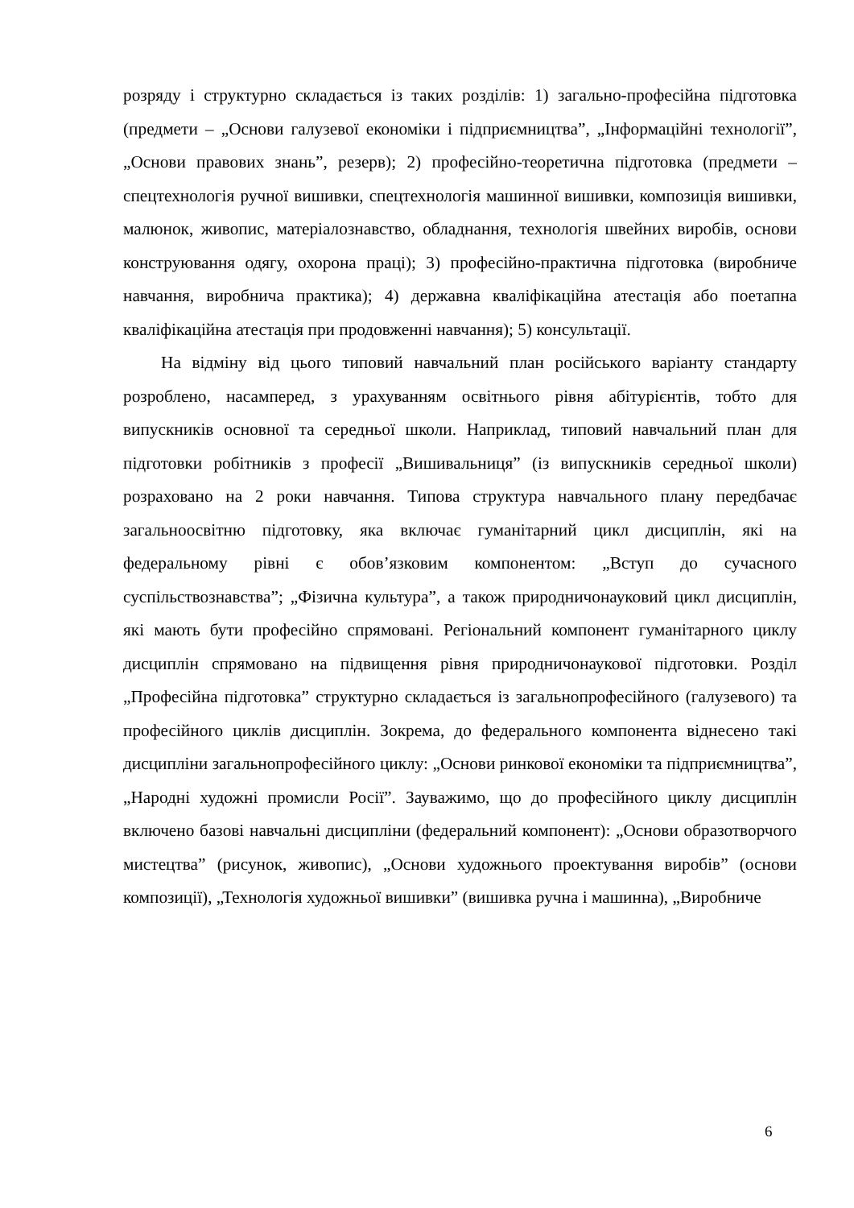розряду і структурно складається із таких розділів: 1) загально-професійна підготовка (предмети – „Основи галузевої економіки і підприємництва”, „Інформаційні технології”, „Основи правових знань”, резерв); 2) професійно-теоретична підготовка (предмети – спецтехнологія ручної вишивки, спецтехнологія машинної вишивки, композиція вишивки, малюнок, живопис, матеріалознавство, обладнання, технологія швейних виробів, основи конструювання одягу, охорона праці); 3) професійно-практична підготовка (виробниче навчання, виробнича практика); 4) державна кваліфікаційна атестація або поетапна кваліфікаційна атестація при продовженні навчання); 5) консультації.
На відміну від цього типовий навчальний план російського варіанту стандарту розроблено, насамперед, з урахуванням освітнього рівня абітурієнтів, тобто для випускників основної та середньої школи. Наприклад, типовий навчальний план для підготовки робітників з професії „Вишивальниця” (із випускників середньої школи) розраховано на 2 роки навчання. Типова структура навчального плану передбачає загальноосвітню підготовку, яка включає гуманітарний цикл дисциплін, які на федеральному рівні є обов’язковим компонентом: „Вступ до сучасного суспільствознавства”; „Фізична культура”, а також природничонауковий цикл дисциплін, які мають бути професійно спрямовані. Регіональний компонент гуманітарного циклу дисциплін спрямовано на підвищення рівня природничонаукової підготовки. Розділ „Професійна підготовка” структурно складається із загальнопрофесійного (галузевого) та професійного циклів дисциплін. Зокрема, до федерального компонента віднесено такі дисципліни загальнопрофесійного циклу: „Основи ринкової економіки та підприємництва”, „Народні художні промисли Росії”. Зауважимо, що до професійного циклу дисциплін включено базові навчальні дисципліни (федеральний компонент): „Основи образотворчого мистецтва” (рисунок, живопис), „Основи художнього проектування виробів” (основи композиції), „Технологія художньої вишивки” (вишивка ручна і машинна), „Виробниче
6